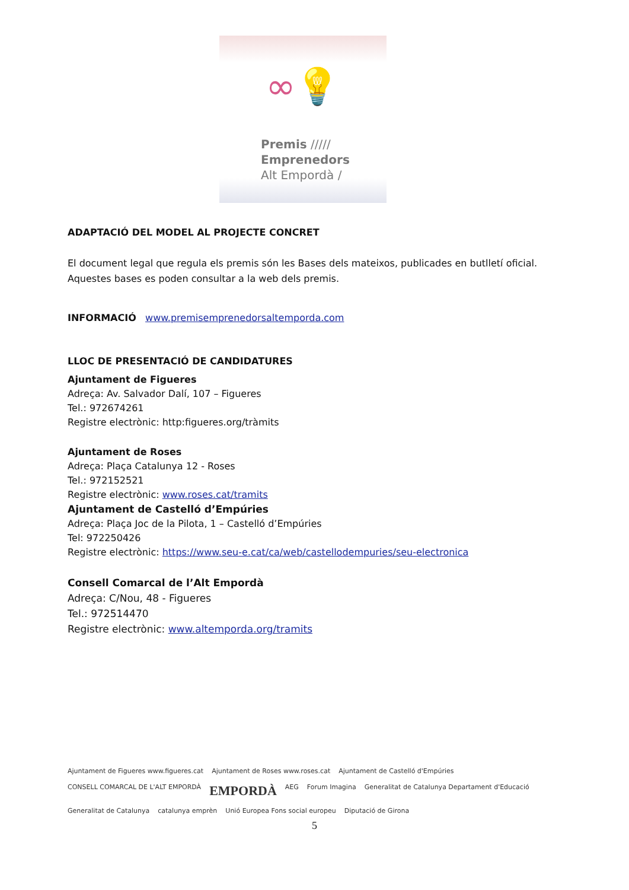∞💡
Premis /////
Emprenedors
Alt Empordà /
ADAPTACIÓ DEL MODEL AL PROJECTE CONCRET
El document legal que regula els premis són les Bases dels mateixos, publicades en butlletí oficial. Aquestes bases es poden consultar a la web dels premis.
INFORMACIÓ www.premisemprenedorsaltemporda.com
LLOC DE PRESENTACIÓ DE CANDIDATURES
Ajuntament de Figueres
Adreça: Av. Salvador Dalí, 107 – Figueres
Tel.: 972674261
Registre electrònic: http:figueres.org/tràmits
Ajuntament de Roses
Adreça: Plaça Catalunya 12 - Roses
Tel.: 972152521
Registre electrònic: www.roses.cat/tramits
Ajuntament de Castelló d’Empúries
Adreça: Plaça Joc de la Pilota, 1 – Castelló d’Empúries
Tel: 972250426
Registre electrònic: https://www.seu-e.cat/ca/web/castellodempuries/seu-electronica
Consell Comarcal de l’Alt Empordà
Adreça: C/Nou, 48 - Figueres
Tel.: 972514470
Registre electrònic: www.altemporda.org/tramits
Ajuntament de Figueres www.figueres.cat Ajuntament de Roses www.roses.cat Ajuntament de Castelló d'Empúries CONSELL COMARCAL DE L'ALT EMPORDÀ EMPORDÀ AEG Forum Imagina Generalitat de Catalunya Departament d'Educació Generalitat de Catalunya catalunya emprèn Unió Europea Fons social europeu Diputació de Girona
5